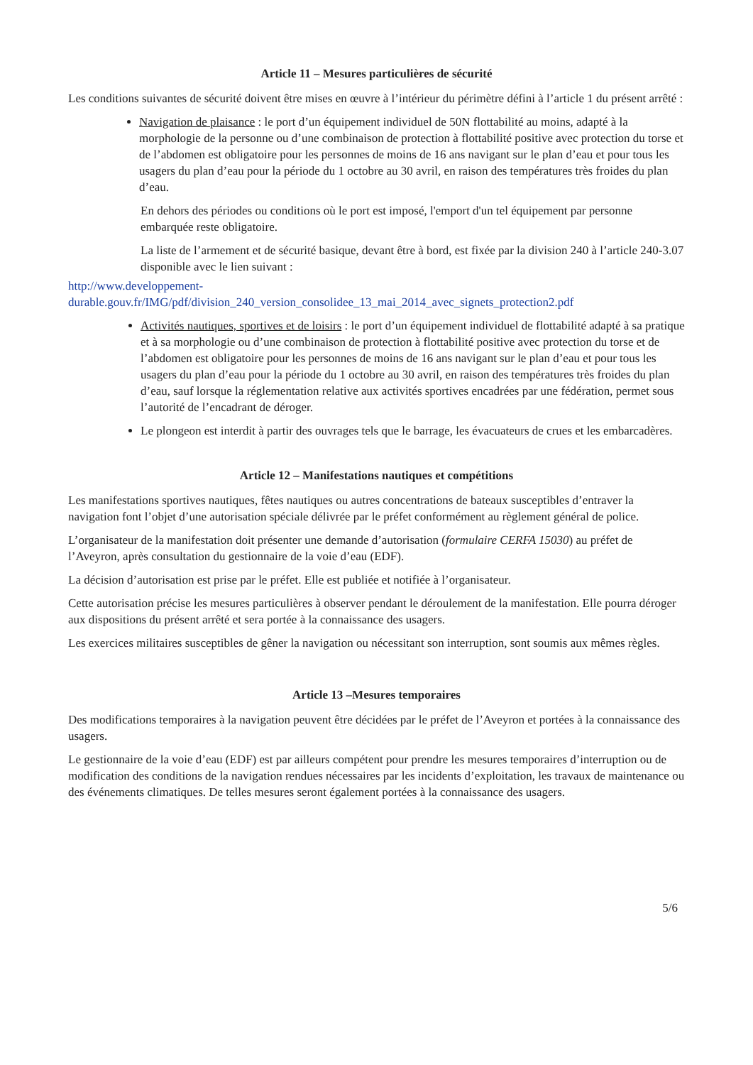Article 11 – Mesures particulières de sécurité
Les conditions suivantes de sécurité doivent être mises en œuvre à l’intérieur du périmètre défini à l’article 1 du présent arrêté :
Navigation de plaisance : le port d’un équipement individuel de 50N flottabilité au moins, adapté à la morphologie de la personne ou d’une combinaison de protection à flottabilité positive avec protection du torse et de l’abdomen est obligatoire pour les personnes de moins de 16 ans navigant sur le plan d’eau et pour tous les usagers du plan d’eau pour la période du 1 octobre au 30 avril, en raison des températures très froides du plan d’eau.
En dehors des périodes ou conditions où le port est imposé, l'emport d'un tel équipement par personne embarquée reste obligatoire.
La liste de l’armement et de sécurité basique, devant être à bord, est fixée par la division 240 à l’article 240-3.07 disponible avec le lien suivant :
http://www.developpement-
durable.gouv.fr/IMG/pdf/division_240_version_consolidee_13_mai_2014_avec_signets_protection2.pdf
Activités nautiques, sportives et de loisirs : le port d’un équipement individuel de flottabilité adapté à sa pratique et à sa morphologie ou d’une combinaison de protection à flottabilité positive avec protection du torse et de l’abdomen est obligatoire pour les personnes de moins de 16 ans navigant sur le plan d’eau et pour tous les usagers du plan d’eau pour la période du 1 octobre au 30 avril, en raison des températures très froides du plan d’eau, sauf lorsque la réglementation relative aux activités sportives encadrées par une fédération, permet sous l’autorité de l’encadrant de déroger.
Le plongeon est interdit à partir des ouvrages tels que le barrage, les évacuateurs de crues et les embarcadères.
Article 12 – Manifestations nautiques et compétitions
Les manifestations sportives nautiques, fêtes nautiques ou autres concentrations de bateaux susceptibles d’entraver la navigation font l’objet d’une autorisation spéciale délivrée par le préfet conformément au règlement général de police.
L’organisateur de la manifestation doit présenter une demande d’autorisation (formulaire CERFA 15030) au préfet de l’Aveyron, après consultation du gestionnaire de la voie d’eau (EDF).
La décision d’autorisation est prise par le préfet. Elle est publiée et notifiée à l’organisateur.
Cette autorisation précise les mesures particulières à observer pendant le déroulement de la manifestation. Elle pourra déroger aux dispositions du présent arrêté et sera portée à la connaissance des usagers.
Les exercices militaires susceptibles de gêner la navigation ou nécessitant son interruption, sont soumis aux mêmes règles.
Article 13 –Mesures temporaires
Des modifications temporaires à la navigation peuvent être décidées par le préfet de l’Aveyron et portées à la connaissance des usagers.
Le gestionnaire de la voie d’eau (EDF) est par ailleurs compétent pour prendre les mesures temporaires d’interruption ou de modification des conditions de la navigation rendues nécessaires par les incidents d’exploitation, les travaux de maintenance ou des événements climatiques. De telles mesures seront également portées à la connaissance des usagers.
5/6